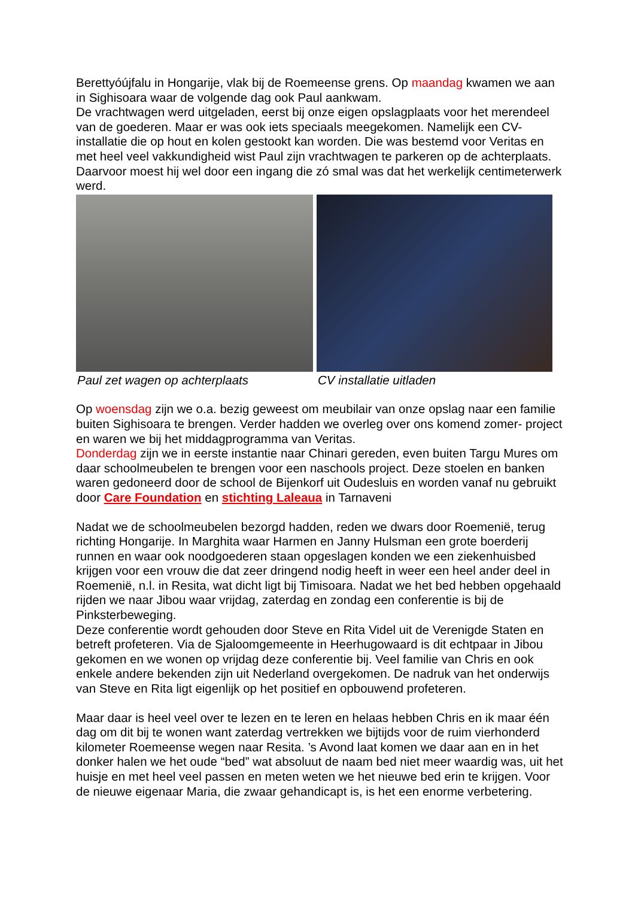Berettyóújfalu in Hongarije, vlak bij de Roemeense grens. Op maandag kwamen we aan in Sighisoara waar de volgende dag ook Paul aankwam.
De vrachtwagen werd uitgeladen, eerst bij onze eigen opslagplaats voor het merendeel van de goederen. Maar er was ook iets speciaals meegekomen. Namelijk een CV- installatie die op hout en kolen gestookt kan worden. Die was bestemd voor Veritas en met heel veel vakkundigheid wist Paul zijn vrachtwagen te parkeren op de achterplaats. Daarvoor moest hij wel door een ingang die zó smal was dat het werkelijk centimeterwerk werd.
Paul zet wagen op achterplaats CV installatie uitladen
Op woensdag zijn we o.a. bezig geweest om meubilair van onze opslag naar een familie buiten Sighisoara te brengen. Verder hadden we overleg over ons komend zomer- project en waren we bij het middagprogramma van Veritas.
Donderdag zijn we in eerste instantie naar Chinari gereden, even buiten Targu Mures om daar schoolmeubelen te brengen voor een naschools project. Deze stoelen en banken waren gedoneerd door de school de Bijenkorf uit Oudesluis en worden vanaf nu gebruikt door Care Foundation en stichting Laleaua in Tarnaveni
Nadat we de schoolmeubelen bezorgd hadden, reden we dwars door Roemenië, terug richting Hongarije. In Marghita waar Harmen en Janny Hulsman een grote boerderij runnen en waar ook noodgoederen staan opgeslagen konden we een ziekenhuisbed krijgen voor een vrouw die dat zeer dringend nodig heeft in weer een heel ander deel in Roemenië, n.l. in Resita, wat dicht ligt bij Timisoara. Nadat we het bed hebben opgehaald rijden we naar Jibou waar vrijdag, zaterdag en zondag een conferentie is bij de Pinksterbeweging.
Deze conferentie wordt gehouden door Steve en Rita Videl uit de Verenigde Staten en betreft profeteren. Via de Sjaloomgemeente in Heerhugowaard is dit echtpaar in Jibou gekomen en we wonen op vrijdag deze conferentie bij. Veel familie van Chris en ook enkele andere bekenden zijn uit Nederland overgekomen. De nadruk van het onderwijs van Steve en Rita ligt eigenlijk op het positief en opbouwend profeteren.
Maar daar is heel veel over te lezen en te leren en helaas hebben Chris en ik maar één dag om dit bij te wonen want zaterdag vertrekken we bijtijds voor de ruim vierhonderd kilometer Roemeense wegen naar Resita. ’s Avond laat komen we daar aan en in het donker halen we het oude “bed” wat absoluut de naam bed niet meer waardig was, uit het huisje en met heel veel passen en meten weten we het nieuwe bed erin te krijgen. Voor de nieuwe eigenaar Maria, die zwaar gehandicapt is, is het een enorme verbetering.